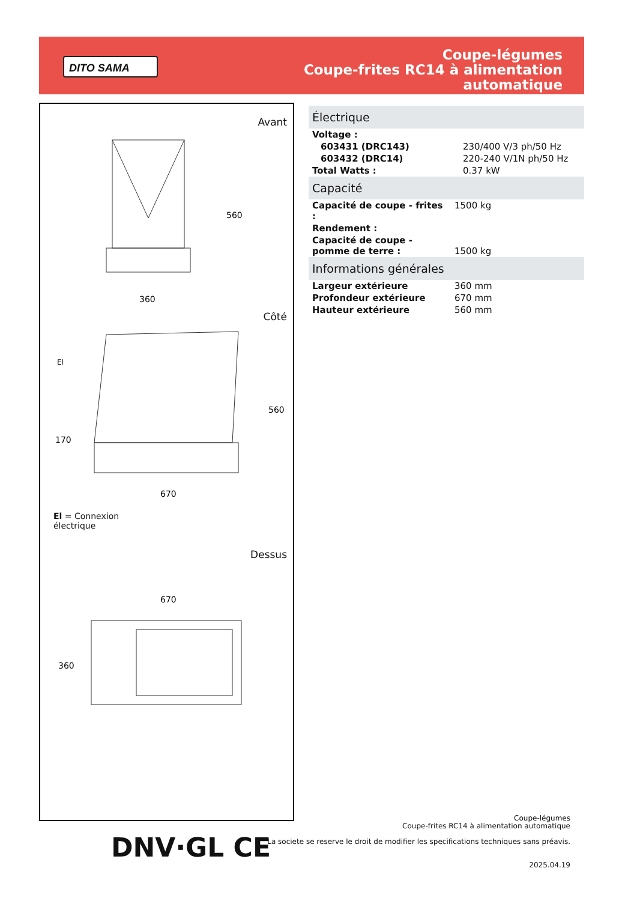DITO SAMA
Coupe-légumes
Coupe-frites RC14 à alimentation
automatique
Avant
360
560
Côté
670
560
170
El
El = Connexion
électrique
Dessus
670
360
Électrique
| Voltage : | |
| 603431 (DRC143) | 230/400 V/3 ph/50 Hz |
| 603432 (DRC14) | 220-240 V/1N ph/50 Hz |
| Total Watts : | 0.37 kW |
Capacité
| Capacité de coupe - frites : | 1500 kg |
| Rendement : | |
| Capacité de coupe - pomme de terre : | 1500 kg |
Informations générales
| Largeur extérieure | 360 mm |
| Profondeur extérieure | 670 mm |
| Hauteur extérieure | 560 mm |
DNV·GL CE
Coupe-légumes
Coupe-frites RC14 à alimentation automatique
La societe se reserve le droit de modifier les specifications techniques sans préavis.
2025.04.19